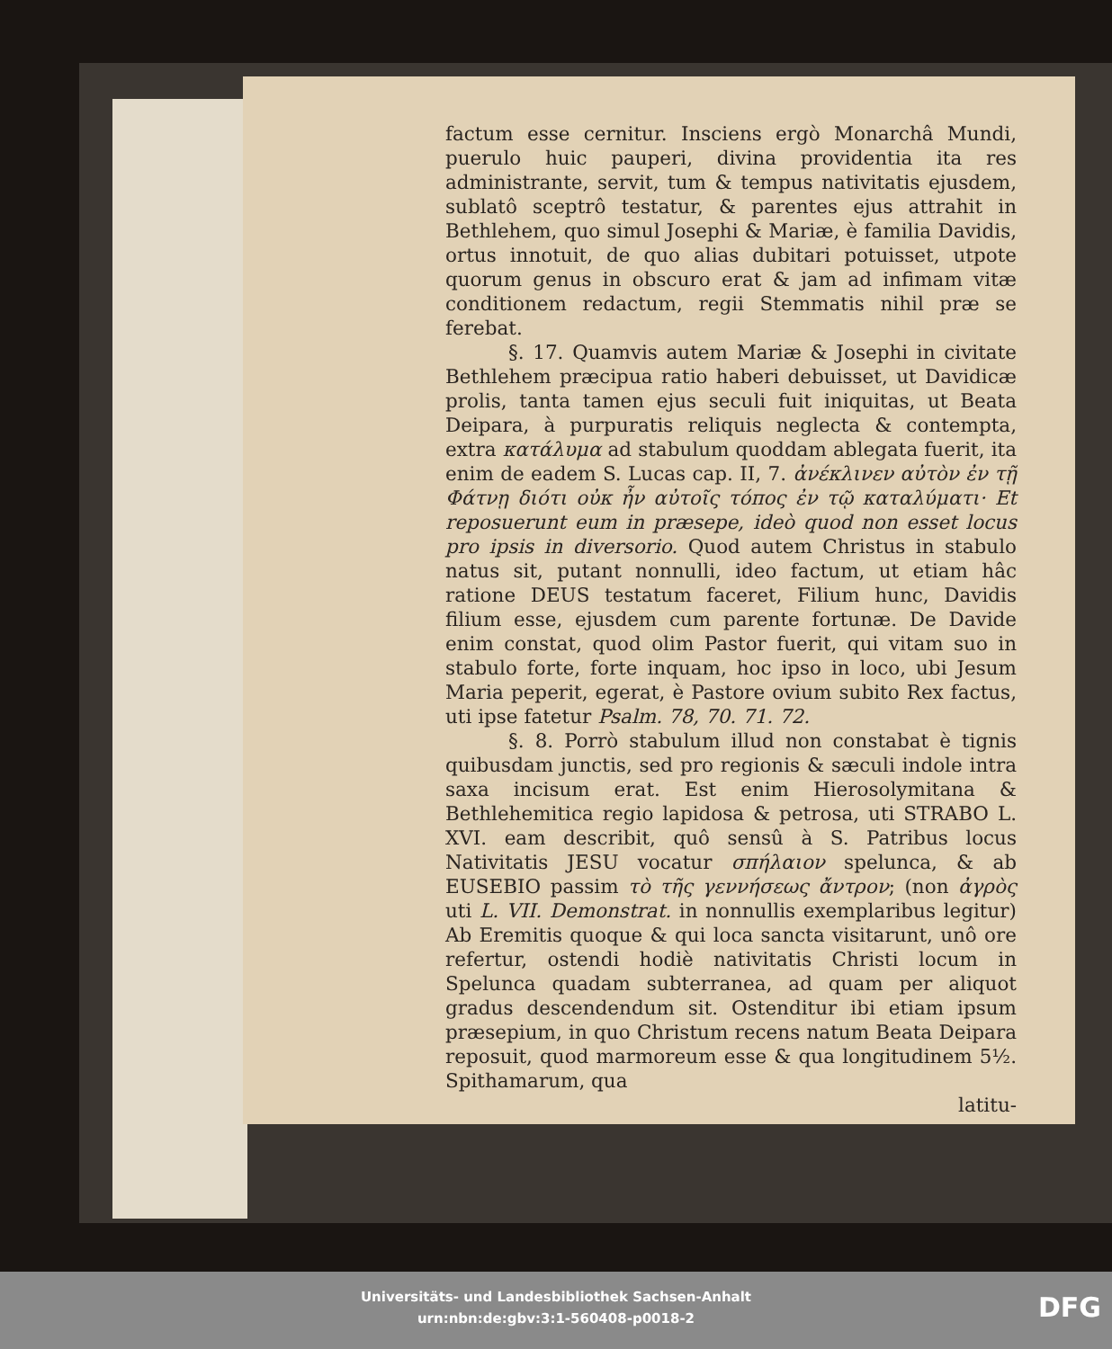factum esse cernitur. Insciens ergò Monarchâ Mundi, puerulo huic pauperi, divina providentia ita res administrante, servit, tum & tempus nativitatis ejusdem, sublatô sceptrô testatur, & parentes ejus attrahit in Bethlehem, quo simul Josephi & Mariæ, è familia Davidis, ortus innotuit, de quo alias dubitari potuisset, utpote quorum genus in obscuro erat & jam ad infimam vitæ conditionem redactum, regii Stemmatis nihil præ se ferebat.
§. 17. Quamvis autem Mariæ & Josephi in civitate Bethlehem præcipua ratio haberi debuisset, ut Davidicæ prolis, tanta tamen ejus seculi fuit iniquitas, ut Beata Deipara, à purpuratis reliquis neglecta & contempta, extra κατάλυμα ad stabulum quoddam ablegata fuerit, ita enim de eadem S. Lucas cap. II, 7. ἀνέκλινεν αὐτὸν ἐν τῇ Φάτνῃ διότι οὐκ ἦν αὐτοῖς τόπος ἐν τῷ καταλύματι· Et reposuerunt eum in præsepe, ideò quod non esset locus pro ipsis in diversorio. Quod autem Christus in stabulo natus sit, putant nonnulli, ideo factum, ut etiam hâc ratione DEUS testatum faceret, Filium hunc, Davidis filium esse, ejusdem cum parente fortunæ. De Davide enim constat, quod olim Pastor fuerit, qui vitam suo in stabulo forte, forte inquam, hoc ipso in loco, ubi Jesum Maria peperit, egerat, è Pastore ovium subito Rex factus, uti ipse fatetur Psalm. 78, 70. 71. 72.
§. 8. Porrò stabulum illud non constabat è tignis quibusdam junctis, sed pro regionis & sæculi indole intra saxa incisum erat. Est enim Hierosolymitana & Bethlehemitica regio lapidosa & petrosa, uti STRABO L. XVI. eam describit, quô sensû à S. Patribus locus Nativitatis JESU vocatur σπήλαιον spelunca, & ab EUSEBIO passim τὸ τῆς γεννήσεως ἄντρον; (non ἀγρὸς uti L. VII. Demonstrat. in nonnullis exemplaribus legitur) Ab Eremitis quoque & qui loca sancta visitarunt, unô ore refertur, ostendi hodiè nativitatis Christi locum in Spelunca quadam subterranea, ad quam per aliquot gradus descendendum sit. Ostenditur ibi etiam ipsum præsepium, in quo Christum recens natum Beata Deipara reposuit, quod marmoreum esse & qua longitudinem 5½. Spithamarum, qua
latitu-
Universitäts- und Landesbibliothek Sachsen-Anhalt
urn:nbn:de:gbv:3:1-560408-p0018-2
DFG